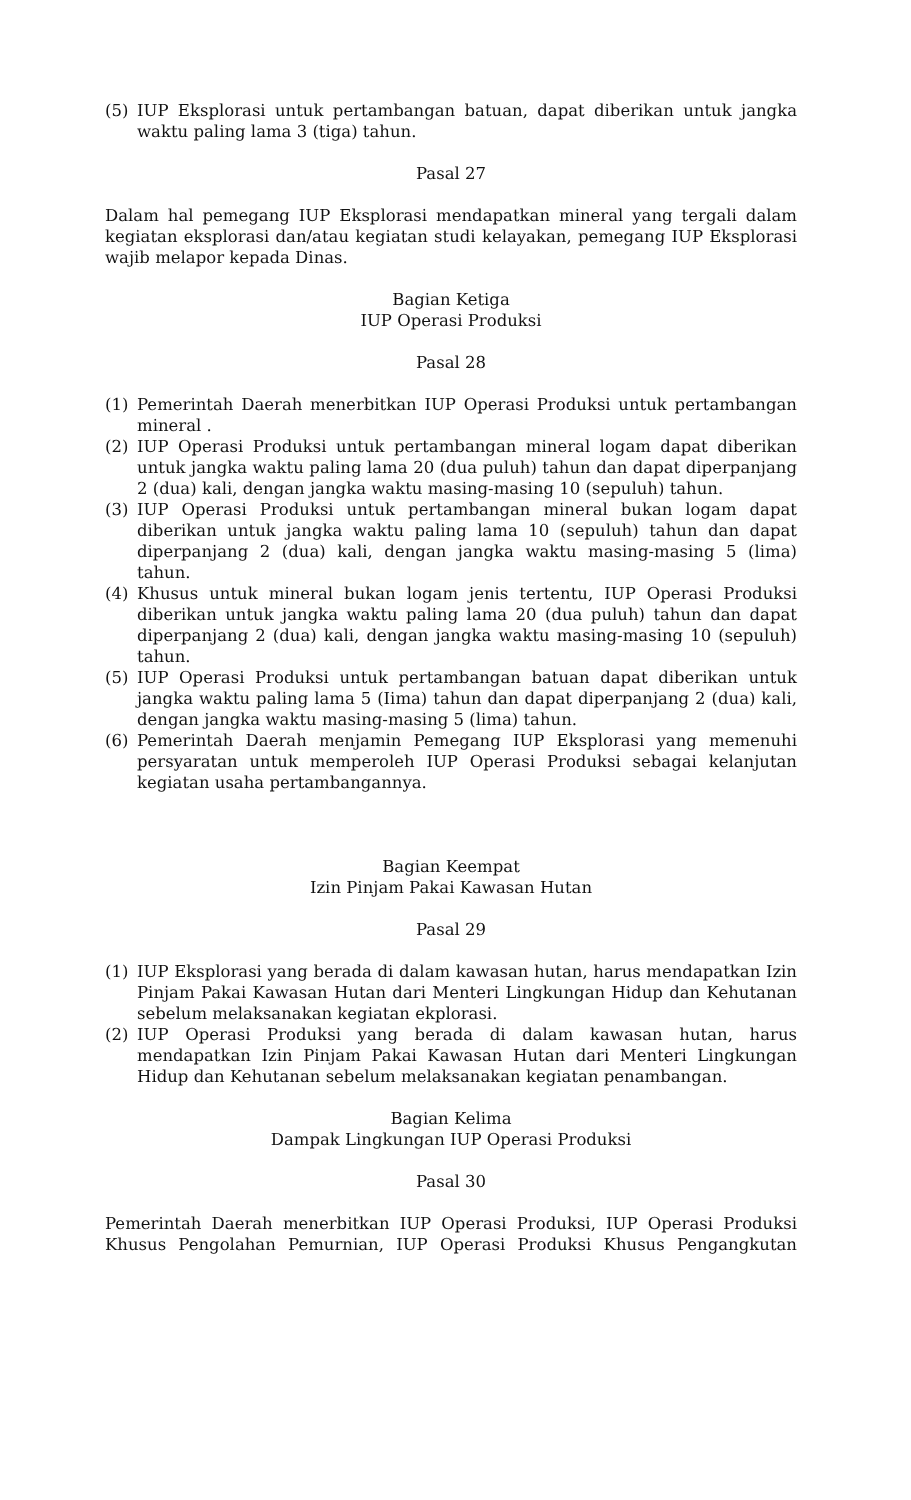(5) IUP Eksplorasi untuk pertambangan batuan, dapat diberikan untuk jangka waktu paling lama 3 (tiga) tahun.
Pasal 27
Dalam hal pemegang IUP Eksplorasi mendapatkan mineral yang tergali dalam kegiatan eksplorasi dan/atau kegiatan studi kelayakan, pemegang IUP Eksplorasi wajib melapor kepada Dinas.
Bagian Ketiga
IUP Operasi Produksi
Pasal 28
(1) Pemerintah Daerah menerbitkan IUP Operasi Produksi untuk pertambangan mineral .
(2) IUP Operasi Produksi untuk pertambangan mineral logam dapat diberikan untuk jangka waktu paling lama 20 (dua puluh) tahun dan dapat diperpanjang 2 (dua) kali, dengan jangka waktu masing-masing 10 (sepuluh) tahun.
(3) IUP Operasi Produksi untuk pertambangan mineral bukan logam dapat diberikan untuk jangka waktu paling lama 10 (sepuluh) tahun dan dapat diperpanjang 2 (dua) kali, dengan jangka waktu masing-masing 5 (lima) tahun.
(4) Khusus untuk mineral bukan logam jenis tertentu, IUP Operasi Produksi diberikan untuk jangka waktu paling lama 20 (dua puluh) tahun dan dapat diperpanjang 2 (dua) kali, dengan jangka waktu masing-masing 10 (sepuluh) tahun.
(5) IUP Operasi Produksi untuk pertambangan batuan dapat diberikan untuk jangka waktu paling lama 5 (Iima) tahun dan dapat diperpanjang 2 (dua) kali, dengan jangka waktu masing-masing 5 (lima) tahun.
(6) Pemerintah Daerah menjamin Pemegang IUP Eksplorasi yang memenuhi persyaratan untuk memperoleh IUP Operasi Produksi sebagai kelanjutan kegiatan usaha pertambangannya.
Bagian Keempat
Izin Pinjam Pakai Kawasan Hutan
Pasal 29
(1) IUP Eksplorasi yang berada di dalam kawasan hutan, harus mendapatkan Izin Pinjam Pakai Kawasan Hutan dari Menteri Lingkungan Hidup dan Kehutanan sebelum melaksanakan kegiatan ekplorasi.
(2) IUP Operasi Produksi yang berada di dalam kawasan hutan, harus mendapatkan Izin Pinjam Pakai Kawasan Hutan dari Menteri Lingkungan Hidup dan Kehutanan sebelum melaksanakan kegiatan penambangan.
Bagian Kelima
Dampak Lingkungan IUP Operasi Produksi
Pasal 30
Pemerintah Daerah menerbitkan IUP Operasi Produksi, IUP Operasi Produksi Khusus Pengolahan Pemurnian, IUP Operasi Produksi Khusus Pengangkutan